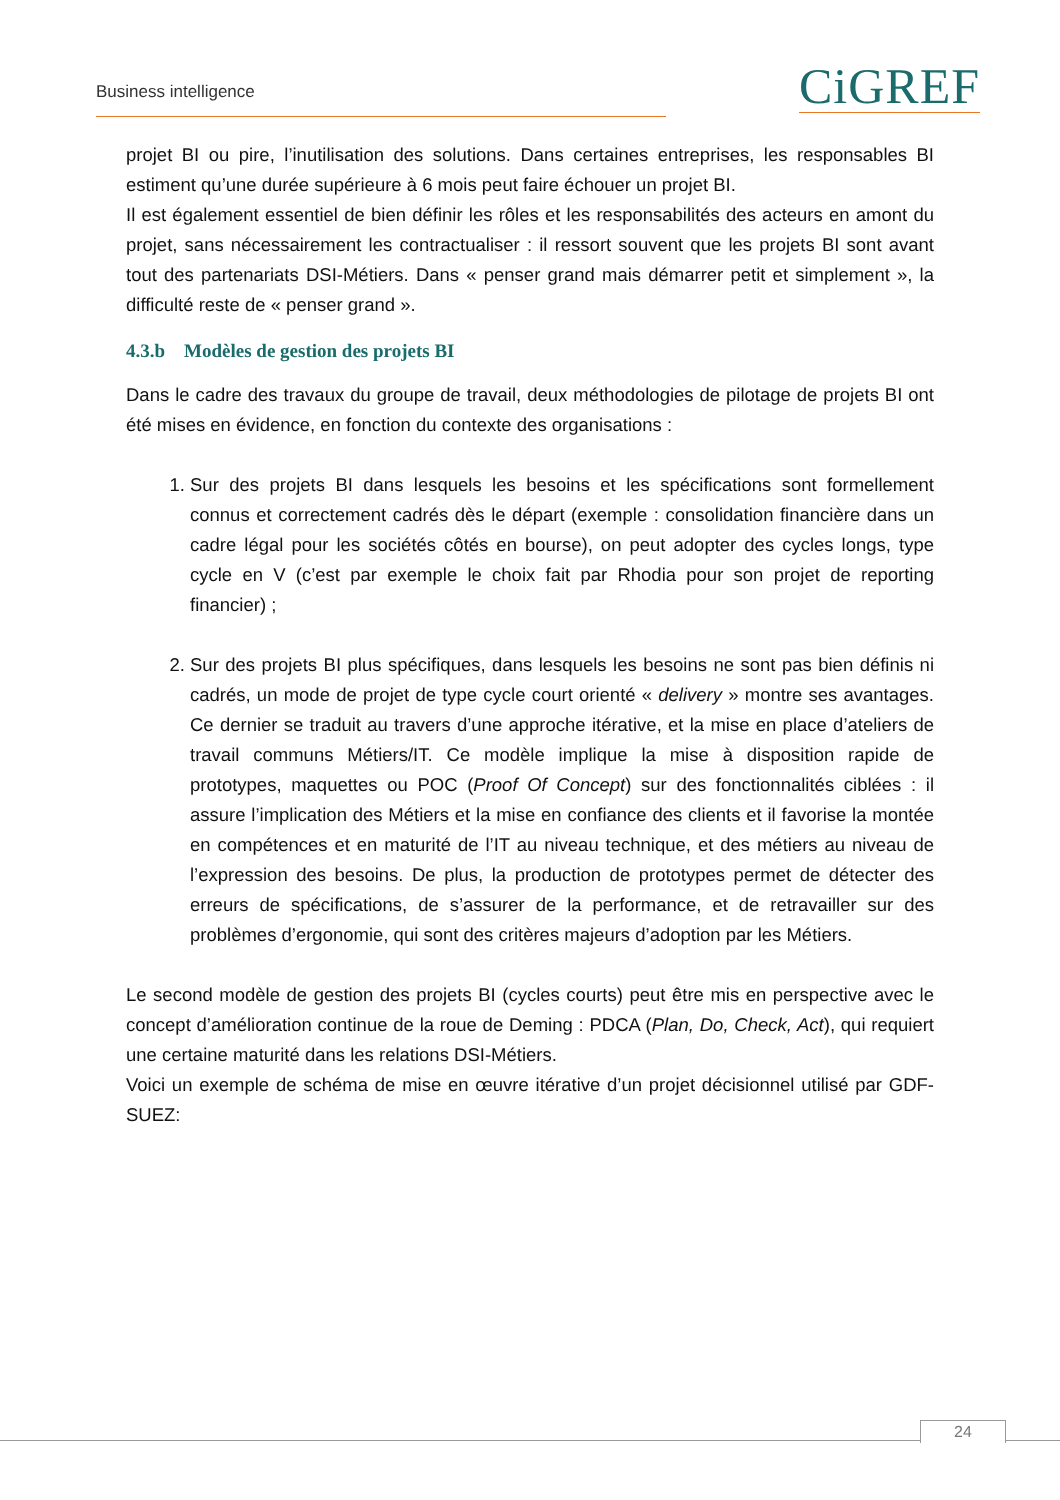Business intelligence CiGREF
projet BI ou pire, l’inutilisation des solutions. Dans certaines entreprises, les responsables BI estiment qu’une durée supérieure à 6 mois peut faire échouer un projet BI.
Il est également essentiel de bien définir les rôles et les responsabilités des acteurs en amont du projet, sans nécessairement les contractualiser : il ressort souvent que les projets BI sont avant tout des partenariats DSI-Métiers. Dans « penser grand mais démarrer petit et simplement », la difficulté reste de « penser grand ».
4.3.b Modèles de gestion des projets BI
Dans le cadre des travaux du groupe de travail, deux méthodologies de pilotage de projets BI ont été mises en évidence, en fonction du contexte des organisations :
1. Sur des projets BI dans lesquels les besoins et les spécifications sont formellement connus et correctement cadrés dès le départ (exemple : consolidation financière dans un cadre légal pour les sociétés côtés en bourse), on peut adopter des cycles longs, type cycle en V (c’est par exemple le choix fait par Rhodia pour son projet de reporting financier) ;
2. Sur des projets BI plus spécifiques, dans lesquels les besoins ne sont pas bien définis ni cadrés, un mode de projet de type cycle court orienté « delivery » montre ses avantages. Ce dernier se traduit au travers d’une approche itérative, et la mise en place d’ateliers de travail communs Métiers/IT. Ce modèle implique la mise à disposition rapide de prototypes, maquettes ou POC (Proof Of Concept) sur des fonctionnalités ciblées : il assure l’implication des Métiers et la mise en confiance des clients et il favorise la montée en compétences et en maturité de l’IT au niveau technique, et des métiers au niveau de l’expression des besoins. De plus, la production de prototypes permet de détecter des erreurs de spécifications, de s’assurer de la performance, et de retravailler sur des problèmes d’ergonomie, qui sont des critères majeurs d’adoption par les Métiers.
Le second modèle de gestion des projets BI (cycles courts) peut être mis en perspective avec le concept d’amélioration continue de la roue de Deming : PDCA (Plan, Do, Check, Act), qui requiert une certaine maturité dans les relations DSI-Métiers.
Voici un exemple de schéma de mise en œuvre itérative d’un projet décisionnel utilisé par GDF-SUEZ:
24